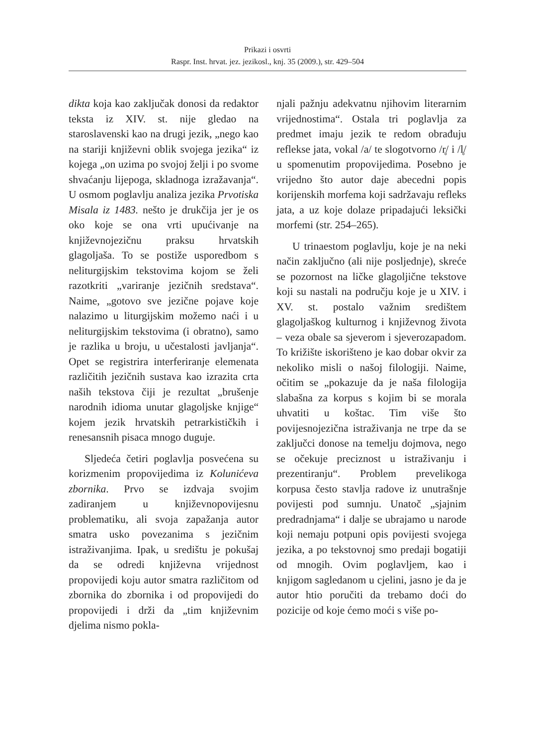Prikazi i osvrti
Raspr. Inst. hrvat. jez. jezikosl., knj. 35 (2009.), str. 429–504
dikta koja kao zaključak donosi da redaktor teksta iz XIV. st. nije gledao na staroslavenski kao na drugi jezik, „nego kao na stariji književni oblik svojega jezika“ iz kojega „on uzima po svojoj želji i po svome shvaćanju lijepoga, skladnoga izražavanja“. U osmom poglavlju analiza jezika Prvotiska Misala iz 1483. nešto je drukčija jer je os oko koje se ona vrti upućivanje na književnojezičnu praksu hrvatskih glagoljaša. To se postiže usporedbom s neliturgijskim tekstovima kojom se želi razotkriti „variranje jezičnih sredstava“. Naime, „gotovo sve jezične pojave koje nalazimo u liturgijskim možemo naći i u neliturgijskim tekstovima (i obratno), samo je razlika u broju, u učestalosti javljanja“. Opet se registrira interferiranje elemenata različitih jezičnih sustava kao izrazita crta naših tekstova čiji je rezultat „brušenje narodnih idioma unutar glagoljske knjige“ kojem jezik hrvatskih petrarkističkih i renesansnih pisaca mnogo duguje.
Sljedeća četiri poglavlja posvećena su korizmenim propovijedima iz Kolunićeva zbornika. Prvo se izdvaja svojim zadiranjem u književnopovijesnu problematiku, ali svoja zapažanja autor smatra usko povezanima s jezičnim istraživanjima. Ipak, u središtu je pokušaj da se odredi književna vrijednost propovijedi koju autor smatra različitom od zbornika do zbornika i od propovijedi do propovijedi i drži da „tim književnim djelima nismo pokla-
njali pažnju adekvatnu njihovim literarnim vrijednostima“. Ostala tri poglavlja za predmet imaju jezik te redom obrađuju reflekse jata, vokal /a/ te slogotvorno /r̥/ i /l̥/ u spomenutim propovijedima. Posebno je vrijedno što autor daje abecedni popis korijenskih morfema koji sadržavaju refleks jata, a uz koje dolaze pripadajući leksički morfemi (str. 254–265).
U trinaestom poglavlju, koje je na neki način zaključno (ali nije posljednje), skreće se pozornost na ličke glagoljične tekstove koji su nastali na području koje je u XIV. i XV. st. postalo važnim središtem glagoljaškog kulturnog i književnog života – veza obale sa sjeverom i sjeverozapadom. To križište iskorišteno je kao dobar okvir za nekoliko misli o našoj filologiji. Naime, očitim se „pokazuje da je naša filologija slabašna za korpus s kojim bi se morala uhvatiti u koštac. Tim više što povijesnojezična istraživanja ne trpe da se zaključci donose na temelju dojmova, nego se očekuje preciznost u istraživanju i prezentiranju“. Problem prevelikoga korpusa često stavlja radove iz unutrašnje povijesti pod sumnju. Unatoč „sjajnim predradnjama“ i dalje se ubrajamo u narode koji nemaju potpuni opis povijesti svojega jezika, a po tekstovnoj smo predaji bogatiji od mnogih. Ovim poglavljem, kao i knjigom sagledanom u cjelini, jasno je da je autor htio poručiti da trebamo doći do pozicije od koje ćemo moći s više po-